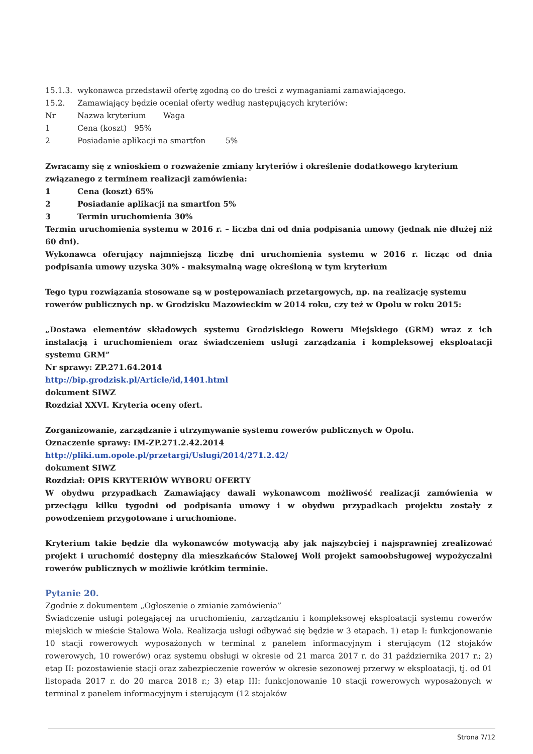15.1.3. wykonawca przedstawił ofertę zgodną co do treści z wymaganiami zamawiającego.
15.2. Zamawiający będzie oceniał oferty według następujących kryteriów:
Nr Nazwa kryterium Waga
1 Cena (koszt) 95%
2 Posiadanie aplikacji na smartfon 5%
Zwracamy się z wnioskiem o rozważenie zmiany kryteriów i określenie dodatkowego kryterium związanego z terminem realizacji zamówienia:
1 Cena (koszt) 65%
2 Posiadanie aplikacji na smartfon 5%
3 Termin uruchomienia 30%
Termin uruchomienia systemu w 2016 r. – liczba dni od dnia podpisania umowy (jednak nie dłużej niż 60 dni).
Wykonawca oferujący najmniejszą liczbę dni uruchomienia systemu w 2016 r. licząc od dnia podpisania umowy uzyska 30% - maksymalną wagę określoną w tym kryterium
Tego typu rozwiązania stosowane są w postępowaniach przetargowych, np. na realizację systemu rowerów publicznych np. w Grodzisku Mazowieckim w 2014 roku, czy też w Opolu w roku 2015:
„Dostawa elementów składowych systemu Grodziskiego Roweru Miejskiego (GRM) wraz z ich instalacją i uruchomieniem oraz świadczeniem usługi zarządzania i kompleksowej eksploatacji systemu GRM”
Nr sprawy: ZP.271.64.2014
http://bip.grodzisk.pl/Article/id,1401.html
dokument SIWZ
Rozdział XXVI. Kryteria oceny ofert.
Zorganizowanie, zarządzanie i utrzymywanie systemu rowerów publicznych w Opolu.
Oznaczenie sprawy: IM-ZP.271.2.42.2014
http://pliki.um.opole.pl/przetargi/Uslugi/2014/271.2.42/
dokument SIWZ
Rozdział: OPIS KRYTERIÓW WYBORU OFERTY
W obydwu przypadkach Zamawiający dawali wykonawcom możliwość realizacji zamówienia w przeciągu kilku tygodni od podpisania umowy i w obydwu przypadkach projektu zostały z powodzeniem przygotowane i uruchomione.
Kryterium takie będzie dla wykonawców motywacją aby jak najszybciej i najsprawniej zrealizować projekt i uruchomić dostępny dla mieszkańców Stalowej Woli projekt samoobsługowej wypożyczalni rowerów publicznych w możliwie krótkim terminie.
Pytanie 20.
Zgodnie z dokumentem „Ogłoszenie o zmianie zamówienia”
Świadczenie usługi polegającej na uruchomieniu, zarządzaniu i kompleksowej eksploatacji systemu rowerów miejskich w mieście Stalowa Wola. Realizacja usługi odbywać się będzie w 3 etapach. 1) etap I: funkcjonowanie 10 stacji rowerowych wyposażonych w terminal z panelem informacyjnym i sterującym (12 stojaków rowerowych, 10 rowerów) oraz systemu obsługi w okresie od 21 marca 2017 r. do 31 października 2017 r.; 2) etap II: pozostawienie stacji oraz zabezpieczenie rowerów w okresie sezonowej przerwy w eksploatacji, tj. od 01 listopada 2017 r. do 20 marca 2018 r.; 3) etap III: funkcjonowanie 10 stacji rowerowych wyposażonych w terminal z panelem informacyjnym i sterującym (12 stojaków
Strona 7/12